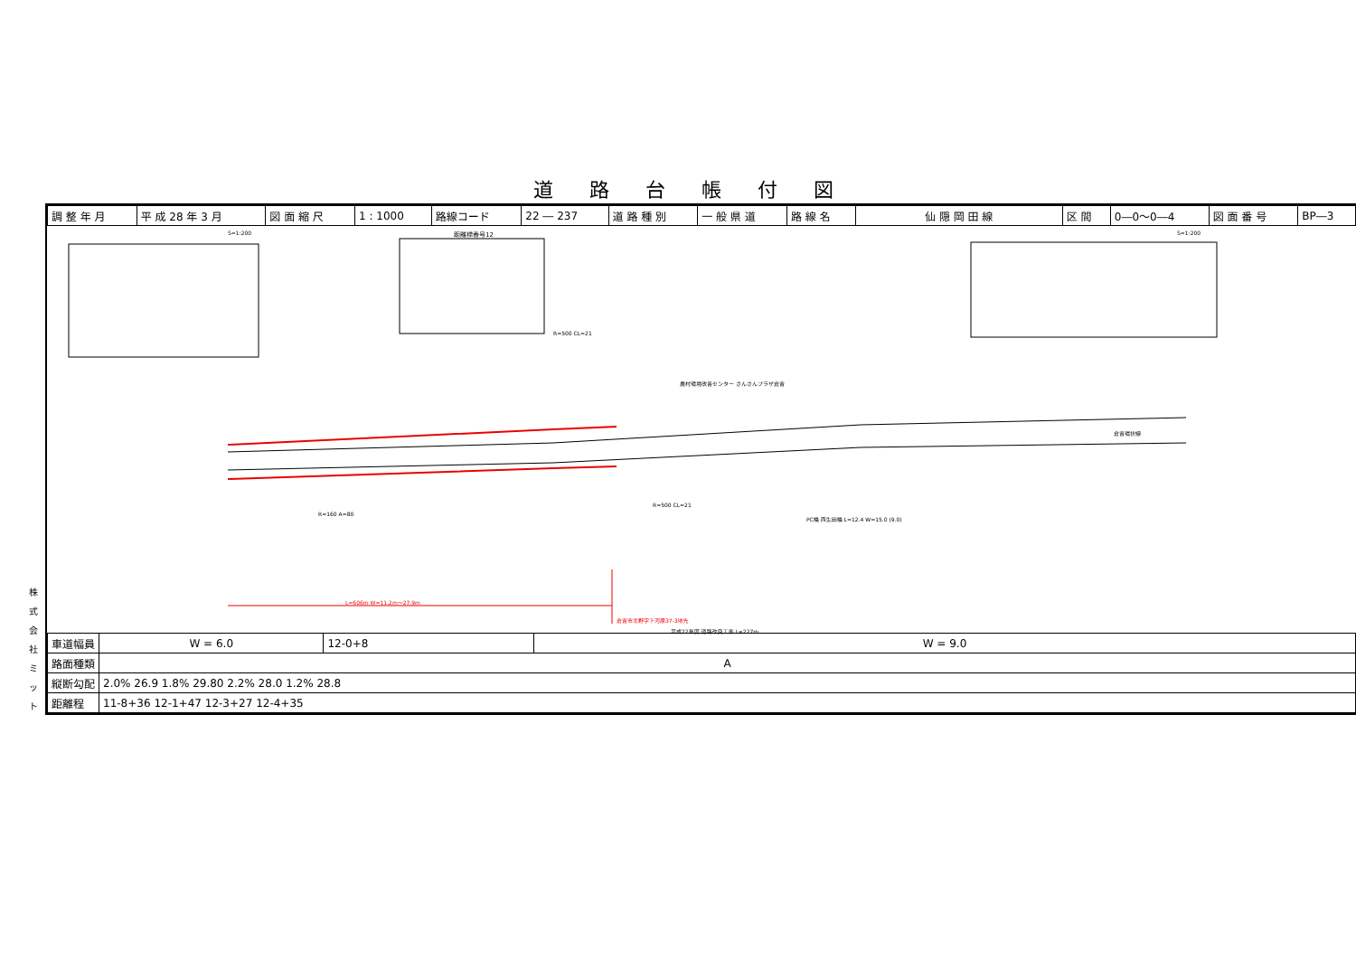道路台帳付図
株 式 会 社 ミ ッ ト
| 調 整 年 月 | 平 成 28 年 3 月 | 図 面 縮 尺 | 1 : 1000 | 路線コード | 22 ― 237 | 道 路 種 別 | 一 般 県 道 | 路 線 名 | 仙 隠 岡 田 線 | 区 間 | 0―0～0―4 | 図 面 番 号 | BP―3 |
S=1:200 距離標番号12 S=1:200
農村環境改善センター さんさんプラザ倉吉
R=500 CL=21
R=160 A=80
R=500 CL=21
PC橋 西生田橋 L=12.4 W=15.0 (9.0)
倉吉環状線
L=606m W=11.2m～27.9m
倉吉市北野字下河原37-3地先
平成22年度 道路改良工事 L=227m
| 車道幅員 | W = 6.0 | 12-0+8 | W = 9.0 |
| 路面種類 | A | | |
| 縦断勾配 | 2.0% 26.9 1.8% 29.80 2.2% 28.0 1.2% 28.8 | | |
| 距離程 | 11-8+36 12-1+47 12-3+27 12-4+35 | | |